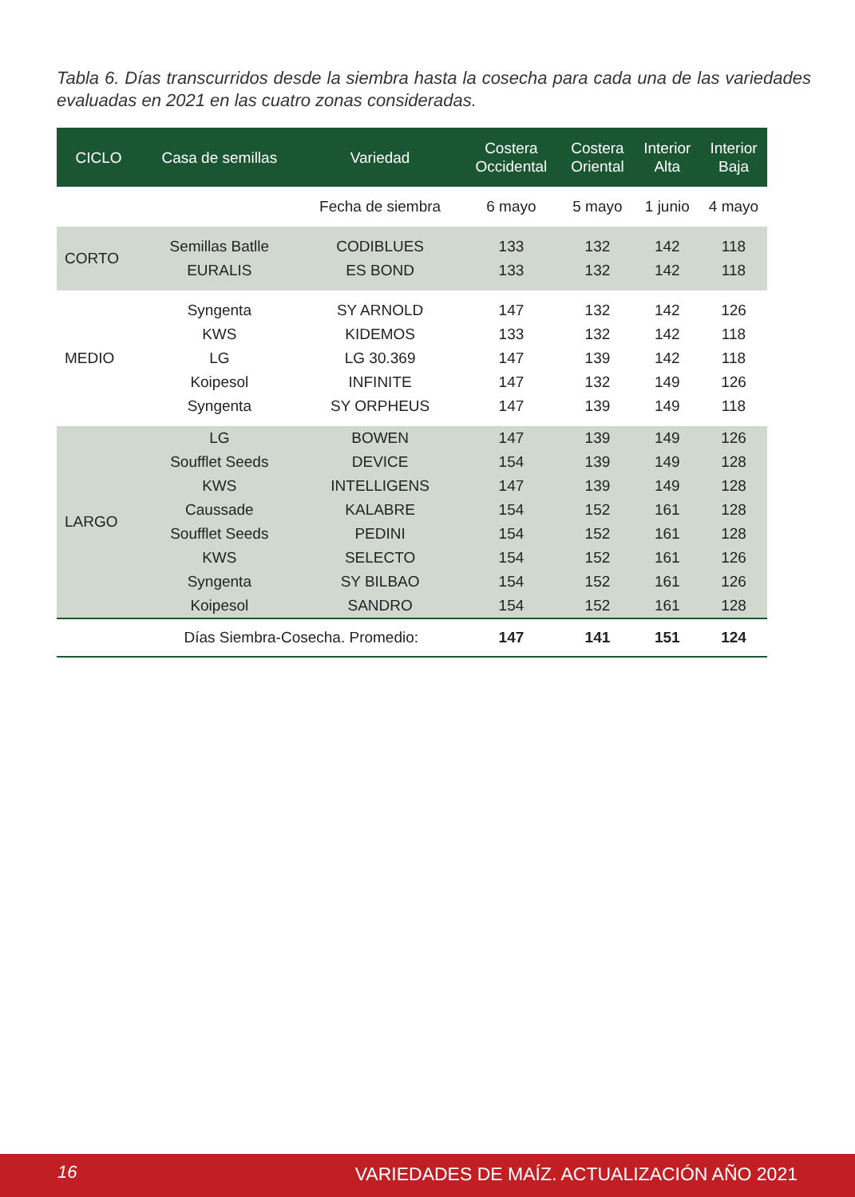Tabla 6. Días transcurridos desde la siembra hasta la cosecha para cada una de las variedades evaluadas en 2021 en las cuatro zonas consideradas.
| CICLO | Casa de semillas | Variedad | Costera Occidental | Costera Oriental | Interior Alta | Interior Baja |
| --- | --- | --- | --- | --- | --- | --- |
| | | Fecha de siembra | 6 mayo | 5 mayo | 1 junio | 4 mayo |
| CORTO | Semillas Batlle | CODIBLUES | 133 | 132 | 142 | 118 |
| | EURALIS | ES BOND | 133 | 132 | 142 | 118 |
| MEDIO | Syngenta | SY ARNOLD | 147 | 132 | 142 | 126 |
| | KWS | KIDEMOS | 133 | 132 | 142 | 118 |
| | LG | LG 30.369 | 147 | 139 | 142 | 118 |
| | Koipesol | INFINITE | 147 | 132 | 149 | 126 |
| | Syngenta | SY ORPHEUS | 147 | 139 | 149 | 118 |
| LARGO | LG | BOWEN | 147 | 139 | 149 | 126 |
| | Soufflet Seeds | DEVICE | 154 | 139 | 149 | 128 |
| | KWS | INTELLIGENS | 147 | 139 | 149 | 128 |
| | Caussade | KALABRE | 154 | 152 | 161 | 128 |
| | Soufflet Seeds | PEDINI | 154 | 152 | 161 | 128 |
| | KWS | SELECTO | 154 | 152 | 161 | 126 |
| | Syngenta | SY BILBAO | 154 | 152 | 161 | 126 |
| | Koipesol | SANDRO | 154 | 152 | 161 | 128 |
| | Días Siembra-Cosecha. Promedio: | | 147 | 141 | 151 | 124 |
16 VARIEDADES DE MAÍZ. ACTUALIZACIÓN AÑO 2021